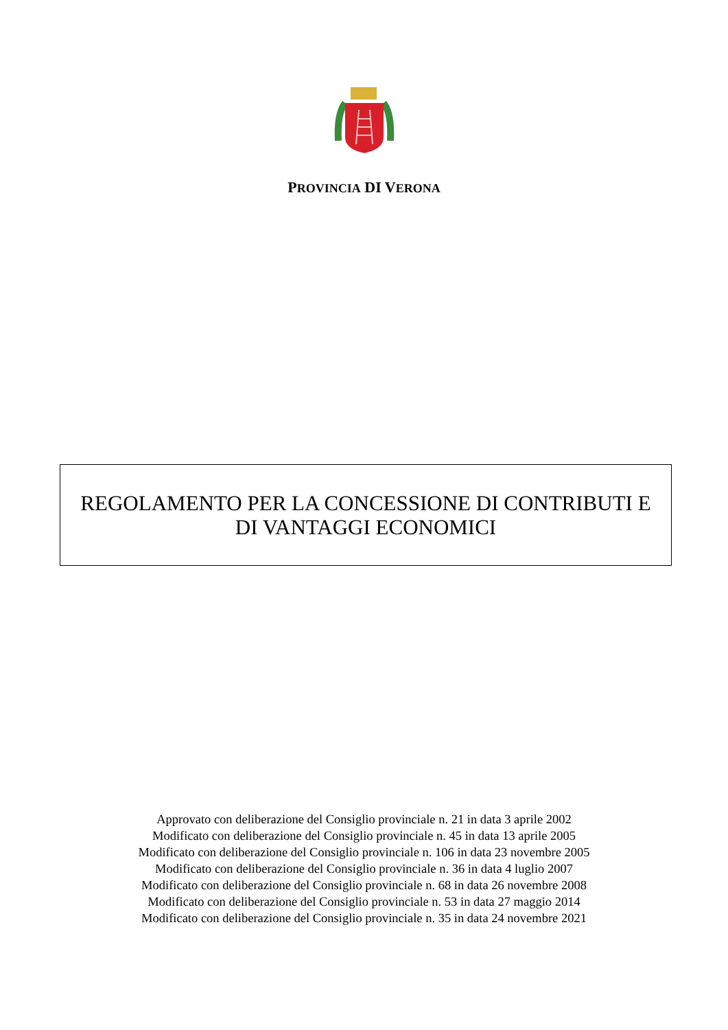PROVINCIA DI VERONA
REGOLAMENTO PER LA CONCESSIONE DI CONTRIBUTI E
DI VANTAGGI ECONOMICI
Approvato con deliberazione del Consiglio provinciale n. 21 in data 3 aprile 2002
Modificato con deliberazione del Consiglio provinciale n. 45 in data 13 aprile 2005
Modificato con deliberazione del Consiglio provinciale n. 106 in data 23 novembre 2005
Modificato con deliberazione del Consiglio provinciale n. 36 in data 4 luglio 2007
Modificato con deliberazione del Consiglio provinciale n. 68 in data 26 novembre 2008
Modificato con deliberazione del Consiglio provinciale n. 53 in data 27 maggio 2014
Modificato con deliberazione del Consiglio provinciale n. 35 in data 24 novembre 2021